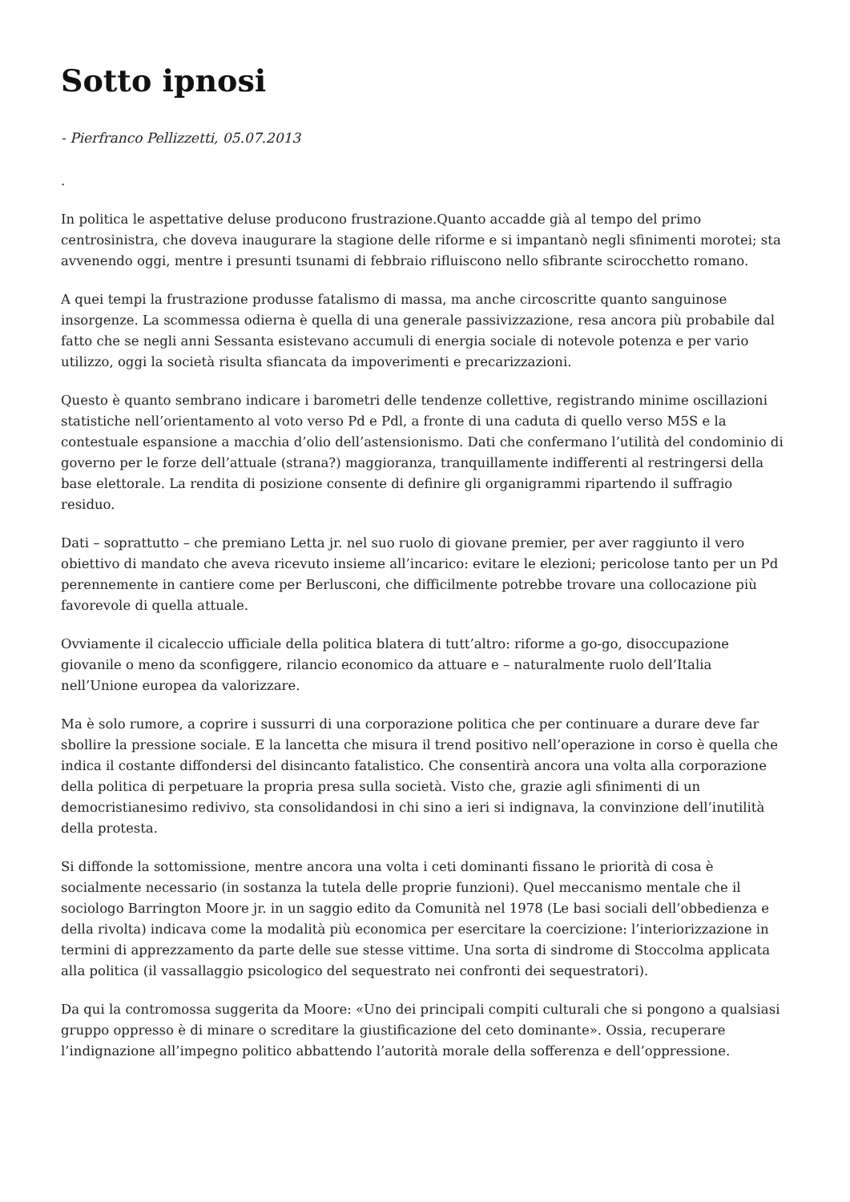Sotto ipnosi
- Pierfranco Pellizzetti, 05.07.2013
.
In politica le aspettative deluse producono frustrazione.Quanto accadde già al tempo del primo centrosinistra, che doveva inaugurare la stagione delle riforme e si impantanò negli sfinimenti morotei; sta avvenendo oggi, mentre i presunti tsunami di febbraio rifluiscono nello sfibrante scirocchetto romano.
A quei tempi la frustrazione produsse fatalismo di massa, ma anche circoscritte quanto sanguinose insorgenze. La scommessa odierna è quella di una generale passivizzazione, resa ancora più probabile dal fatto che se negli anni Sessanta esistevano accumuli di energia sociale di notevole potenza e per vario utilizzo, oggi la società risulta sfiancata da impoverimenti e precarizzazioni.
Questo è quanto sembrano indicare i barometri delle tendenze collettive, registrando minime oscillazioni statistiche nell’orientamento al voto verso Pd e Pdl, a fronte di una caduta di quello verso M5S e la contestuale espansione a macchia d’olio dell’astensionismo. Dati che confermano l’utilità del condominio di governo per le forze dell’attuale (strana?) maggioranza, tranquillamente indifferenti al restringersi della base elettorale. La rendita di posizione consente di definire gli organigrammi ripartendo il suffragio residuo.
Dati – soprattutto – che premiano Letta jr. nel suo ruolo di giovane premier, per aver raggiunto il vero obiettivo di mandato che aveva ricevuto insieme all’incarico: evitare le elezioni; pericolose tanto per un Pd perennemente in cantiere come per Berlusconi, che difficilmente potrebbe trovare una collocazione più favorevole di quella attuale.
Ovviamente il cicaleccio ufficiale della politica blatera di tutt’altro: riforme a go-go, disoccupazione giovanile o meno da sconfiggere, rilancio economico da attuare e – naturalmente ruolo dell’Italia nell’Unione europea da valorizzare.
Ma è solo rumore, a coprire i sussurri di una corporazione politica che per continuare a durare deve far sbollire la pressione sociale. E la lancetta che misura il trend positivo nell’operazione in corso è quella che indica il costante diffondersi del disincanto fatalistico. Che consentirà ancora una volta alla corporazione della politica di perpetuare la propria presa sulla società. Visto che, grazie agli sfinimenti di un democristianesimo redivivo, sta consolidandosi in chi sino a ieri si indignava, la convinzione dell’inutilità della protesta.
Si diffonde la sottomissione, mentre ancora una volta i ceti dominanti fissano le priorità di cosa è socialmente necessario (in sostanza la tutela delle proprie funzioni). Quel meccanismo mentale che il sociologo Barrington Moore jr. in un saggio edito da Comunità nel 1978 (Le basi sociali dell’obbedienza e della rivolta) indicava come la modalità più economica per esercitare la coercizione: l’interiorizzazione in termini di apprezzamento da parte delle sue stesse vittime. Una sorta di sindrome di Stoccolma applicata alla politica (il vassallaggio psicologico del sequestrato nei confronti dei sequestratori).
Da qui la contromossa suggerita da Moore: «Uno dei principali compiti culturali che si pongono a qualsiasi gruppo oppresso è di minare o screditare la giustificazione del ceto dominante». Ossia, recuperare l’indignazione all’impegno politico abbattendo l’autorità morale della sofferenza e dell’oppressione.